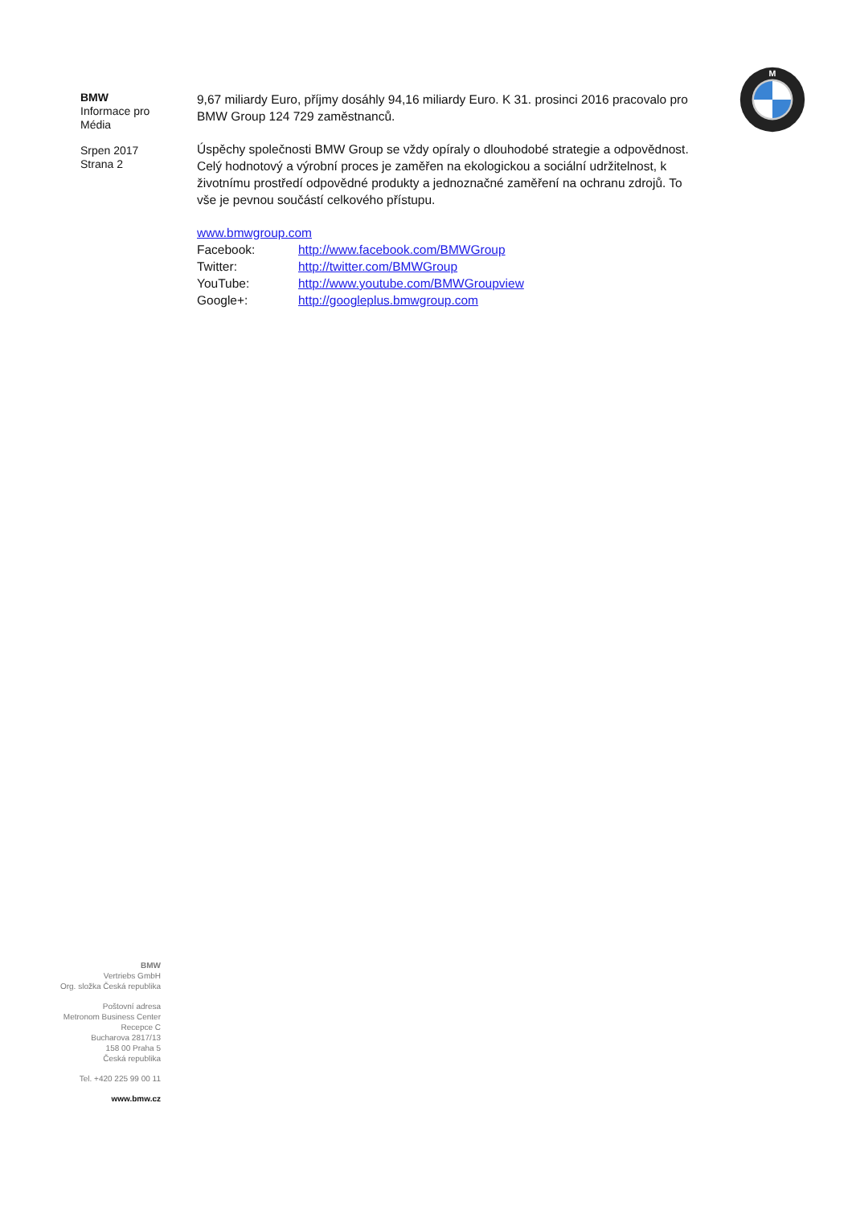M
BMW
Informace pro
Média
Srpen 2017
Strana 2
9,67 miliardy Euro, příjmy dosáhly 94,16 miliardy Euro. K 31. prosinci 2016 pracovalo pro BMW Group 124 729 zaměstnanců.
Úspěchy společnosti BMW Group se vždy opíraly o dlouhodobé strategie a odpovědnost. Celý hodnotový a výrobní proces je zaměřen na ekologickou a sociální udržitelnost, k životnímu prostředí odpovědné produkty a jednoznačné zaměření na ochranu zdrojů. To vše je pevnou součástí celkového přístupu.
www.bmwgroup.com
| Facebook: | http://www.facebook.com/BMWGroup |
| Twitter: | http://twitter.com/BMWGroup |
| YouTube: | http://www.youtube.com/BMWGroupview |
| Google+: | http://googleplus.bmwgroup.com |
BMW
Vertriebs GmbH
Org. složka Česká republika
Poštovní adresa
Metronom Business Center
Recepce C
Bucharova 2817/13
158 00 Praha 5
Česká republika
Tel. +420 225 99 00 11
www.bmw.cz